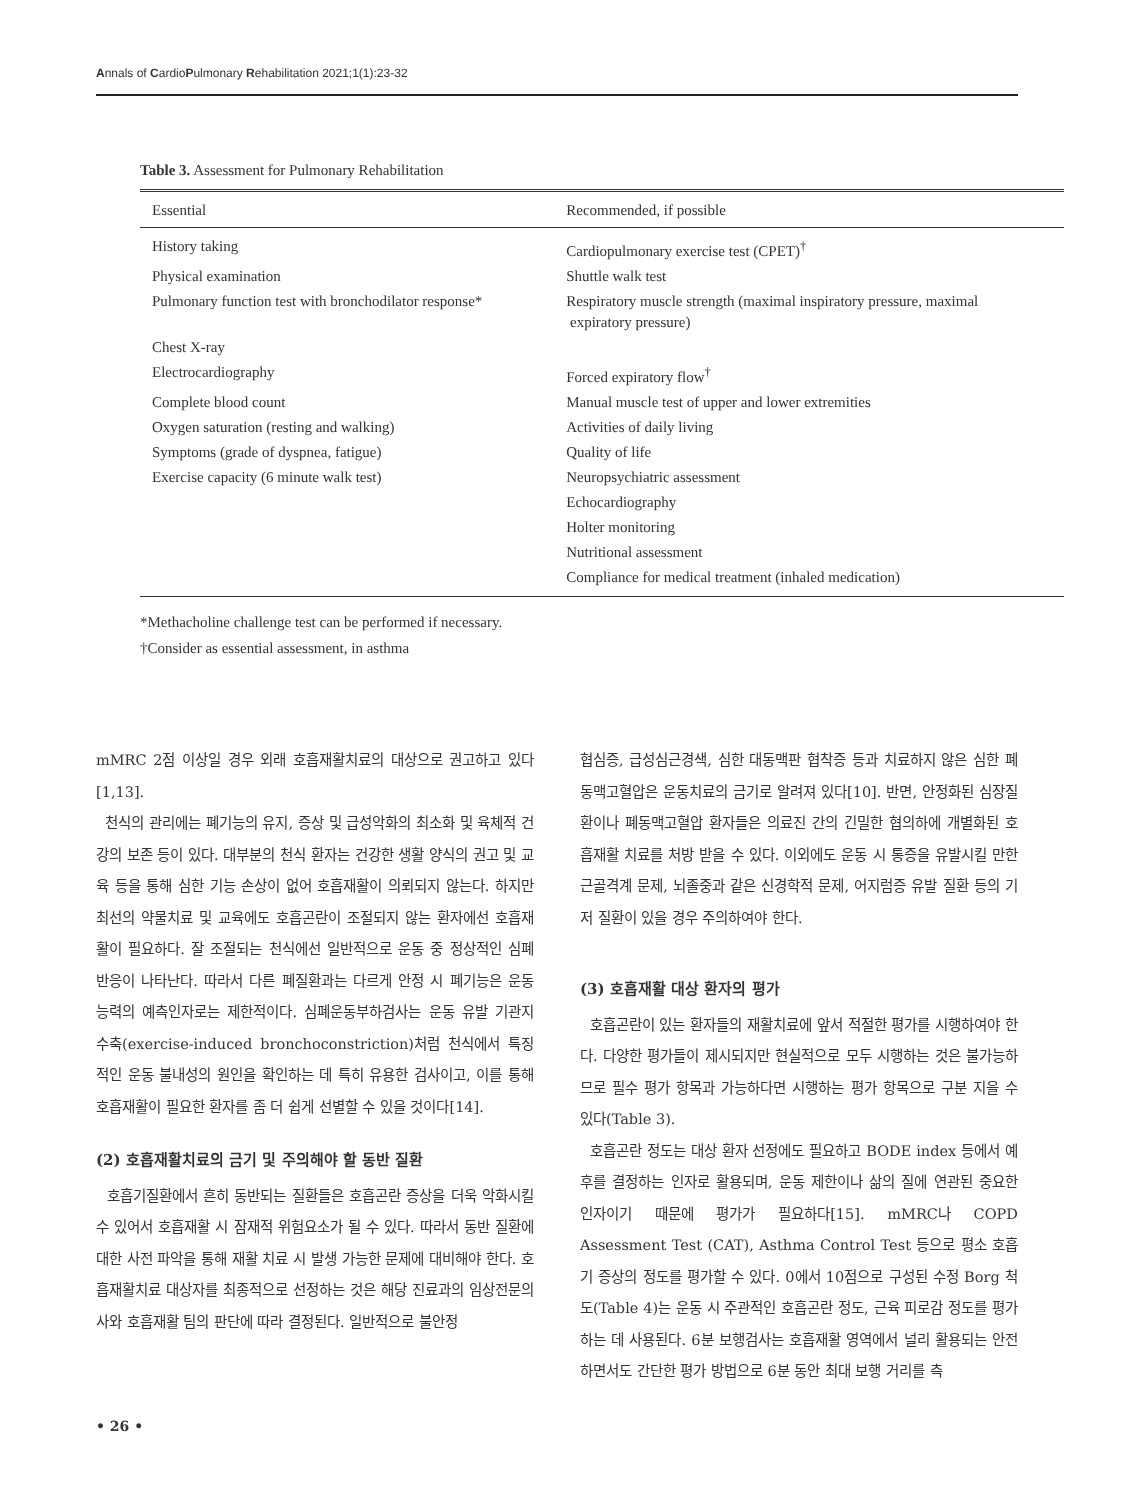Annals of CardioPulmonary Rehabilitation 2021;1(1):23-32
Table 3. Assessment for Pulmonary Rehabilitation
| Essential | Recommended, if possible |
| --- | --- |
| History taking | Cardiopulmonary exercise test (CPET)<sup>†</sup> |
| Physical examination | Shuttle walk test |
| Pulmonary function test with bronchodilator response* | Respiratory muscle strength (maximal inspiratory pressure, maximal expiratory pressure) |
| Chest X-ray | |
| Electrocardiography | Forced expiratory flow<sup>†</sup> |
| Complete blood count | Manual muscle test of upper and lower extremities |
| Oxygen saturation (resting and walking) | Activities of daily living |
| Symptoms (grade of dyspnea, fatigue) | Quality of life |
| Exercise capacity (6 minute walk test) | Neuropsychiatric assessment |
| | Echocardiography |
| | Holter monitoring |
| | Nutritional assessment |
| | Compliance for medical treatment (inhaled medication) |
*Methacholine challenge test can be performed if necessary.
†Consider as essential assessment, in asthma
mMRC 2점 이상일 경우 외래 호흡재활치료의 대상으로 권고하고 있다[1,13].
천식의 관리에는 폐기능의 유지, 증상 및 급성악화의 최소화 및 육체적 건강의 보존 등이 있다. 대부분의 천식 환자는 건강한 생활 양식의 권고 및 교육 등을 통해 심한 기능 손상이 없어 호흡재활이 의뢰되지 않는다. 하지만 최선의 약물치료 및 교육에도 호흡곤란이 조절되지 않는 환자에선 호흡재활이 필요하다. 잘 조절되는 천식에선 일반적으로 운동 중 정상적인 심폐 반응이 나타난다. 따라서 다른 폐질환과는 다르게 안정 시 폐기능은 운동 능력의 예측인자로는 제한적이다. 심폐운동부하검사는 운동 유발 기관지 수축(exercise-induced bronchoconstriction)처럼 천식에서 특징적인 운동 불내성의 원인을 확인하는 데 특히 유용한 검사이고, 이를 통해 호흡재활이 필요한 환자를 좀 더 쉽게 선별할 수 있을 것이다[14].
(2) 호흡재활치료의 금기 및 주의해야 할 동반 질환
호흡기질환에서 흔히 동반되는 질환들은 호흡곤란 증상을 더욱 악화시킬 수 있어서 호흡재활 시 잠재적 위험요소가 될 수 있다. 따라서 동반 질환에 대한 사전 파악을 통해 재활 치료 시 발생 가능한 문제에 대비해야 한다. 호흡재활치료 대상자를 최종적으로 선정하는 것은 해당 진료과의 임상전문의사와 호흡재활 팀의 판단에 따라 결정된다. 일반적으로 불안정
협심증, 급성심근경색, 심한 대동맥판 협착증 등과 치료하지 않은 심한 폐동맥고혈압은 운동치료의 금기로 알려져 있다[10]. 반면, 안정화된 심장질환이나 폐동맥고혈압 환자들은 의료진 간의 긴밀한 협의하에 개별화된 호흡재활 치료를 처방 받을 수 있다. 이외에도 운동 시 통증을 유발시킬 만한 근골격계 문제, 뇌졸중과 같은 신경학적 문제, 어지럼증 유발 질환 등의 기저 질환이 있을 경우 주의하여야 한다.
(3) 호흡재활 대상 환자의 평가
호흡곤란이 있는 환자들의 재활치료에 앞서 적절한 평가를 시행하여야 한다. 다양한 평가들이 제시되지만 현실적으로 모두 시행하는 것은 불가능하므로 필수 평가 항목과 가능하다면 시행하는 평가 항목으로 구분 지을 수 있다(Table 3).
호흡곤란 정도는 대상 환자 선정에도 필요하고 BODE index 등에서 예후를 결정하는 인자로 활용되며, 운동 제한이나 삶의 질에 연관된 중요한 인자이기 때문에 평가가 필요하다[15]. mMRC나 COPD Assessment Test (CAT), Asthma Control Test 등으로 평소 호흡기 증상의 정도를 평가할 수 있다. 0에서 10점으로 구성된 수정 Borg 척도(Table 4)는 운동 시 주관적인 호흡곤란 정도, 근육 피로감 정도를 평가하는 데 사용된다. 6분 보행검사는 호흡재활 영역에서 널리 활용되는 안전하면서도 간단한 평가 방법으로 6분 동안 최대 보행 거리를 측
• 26 •